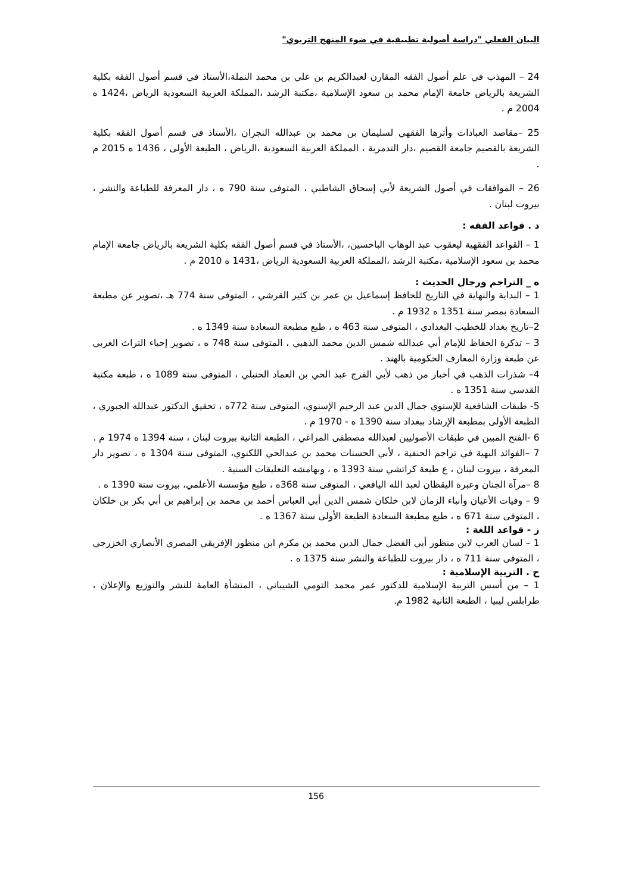البيان الفعلي "دراسة أصولية تطبيقية في ضوء المنهج التربوي"
24 – المهذب في علم أصول الفقه المقارن لعبدالكريم بن علي بن محمد النملة،الأستاذ في قسم أصول الفقه بكلية الشريعة بالرياض جامعة الإمام محمد بن سعود الإسلامية ،مكتبة الرشد ،المملكة العربية السعودية الرياض ،1424 ه 2004 م .
25 –مقاصد العبادات وأثرها الفقهي لسليمان بن محمد بن عبدالله النجران ،الأستاذ في قسم أصول الفقه بكلية الشريعة بالقصيم جامعة القصيم ،دار التدمرية ، المملكة العربية السعودية ،الرياض ، الطبعة الأولى ، 1436 ه 2015 م .
26 – الموافقات في أصول الشريعة لأبي إسحاق الشاطبي ، المتوفى سنة 790 ه ، دار المعرفة للطباعة والنشر ، بيروت لبنان .
د . قواعد الفقه :
1 – القواعد الفقهية ليعقوب عبد الوهاب الباحسين، ،الأستاذ في قسم أصول الفقه بكلية الشريعة بالرياض جامعة الإمام محمد بن سعود الإسلامية ،مكتبة الرشد ،المملكة العربية السعودية الرياض ،1431 ه 2010 م .
ه _ التراجم ورجال الحديث :
1 – البداية والنهاية في التاريخ للحافظ إسماعيل بن عمر بن كثير القرشي ، المتوفى سنة 774 هـ ،تصوير عن مطبعة السعادة بمصر سنة 1351 ه 1932 م .
2–تاريخ بغداد للخطيب البغدادي ، المتوفى سنة 463 ه ، طبع مطبعة السعادة سنة 1349 ه .
3 – تذكرة الحفاظ للإمام أبي عبدالله شمس الدين محمد الذهبي ، المتوفى سنة 748 ه ، تصوير إحياء التراث العربي عن طبعة وزارة المعارف الحكومية بالهند .
4– شذرات الذهب في أخبار من ذهب لأبي الفرج عبد الحي بن العماد الحنبلي ، المتوفى سنة 1089 ه ، طبعة مكتبة القدسي سنة 1351 ه .
5- طبقات الشافعية للإسنوي جمال الدين عبد الرحيم الإسنوي، المتوفى سنة 772ه ، تحقيق الدكتور عبدالله الجبوري ، الطبعة الأولى بمطبعة الإرشاد ببغداد سنة 1390 ه - 1970 م .
6 -الفتح المبين في طبقات الأصوليين لعبدالله مصطفى المراغي ، الطبعة الثانية بيروت لبنان ، سنة 1394 ه 1974 م .
7 –الفوائد البهية في تراجم الحنفية ، لأبي الحسنات محمد بن عبدالحي اللكنوي، المتوفى سنة 1304 ه ، تصوير دار المعرفة ، بيروت لبنان ، ع طبعة كراتشي سنة 1393 ه ، وبهامشه التعليقات السنية .
8 –مرآة الجنان وعبرة اليقظان لعبد الله اليافعي ، المتوفى سنة 368ه ، طبع مؤسسة الأعلمي، بيروت سنة 1390 ه .
9 – وفيات الأعيان وأنباء الزمان لابن خلكان شمس الدين أبي العباس أحمد بن محمد بن إبراهيم بن أبي بكر بن خلكان ، المتوفى سنة 671 ه ، طبع مطبعة السعادة الطبعة الأولى سنة 1367 ه .
ز - قواعد اللغة :
1 – لسان العرب لابن منظور أبي الفضل جمال الدين محمد بن مكرم ابن منظور الإفريقي المصري الأنصاري الخزرجي ، المتوفى سنة 711 ه ، دار بيروت للطباعة والنشر سنة 1375 ه .
ح . التربية الإسلامية :
1 – من أسس التربية الإسلامية للدكتور عمر محمد التومي الشيباني ، المنشأة العامة للنشر والتوزيع والإعلان ، طرابلس ليبيا ، الطبعة الثانية 1982 م.
156